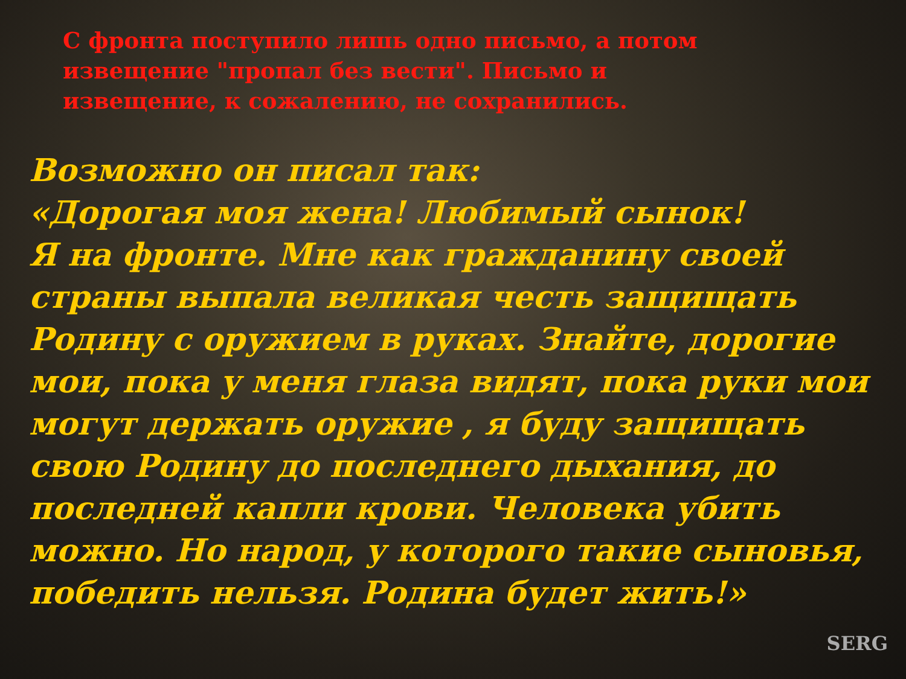С фронта поступило лишь одно письмо, а потом извещение "пропал без вести". Письмо и извещение, к сожалению, не сохранились.
Возможно он писал так:
«Дорогая моя жена! Любимый сынок!
Я на фронте. Мне как гражданину своей страны выпала великая честь защищать Родину с оружием в руках. Знайте, дорогие мои, пока у меня глаза видят, пока руки мои могут держать оружие , я буду защищать свою Родину до последнего дыхания, до последней капли крови. Человека убить можно. Но народ, у которого такие сыновья, победить нельзя. Родина будет жить!»
SERG